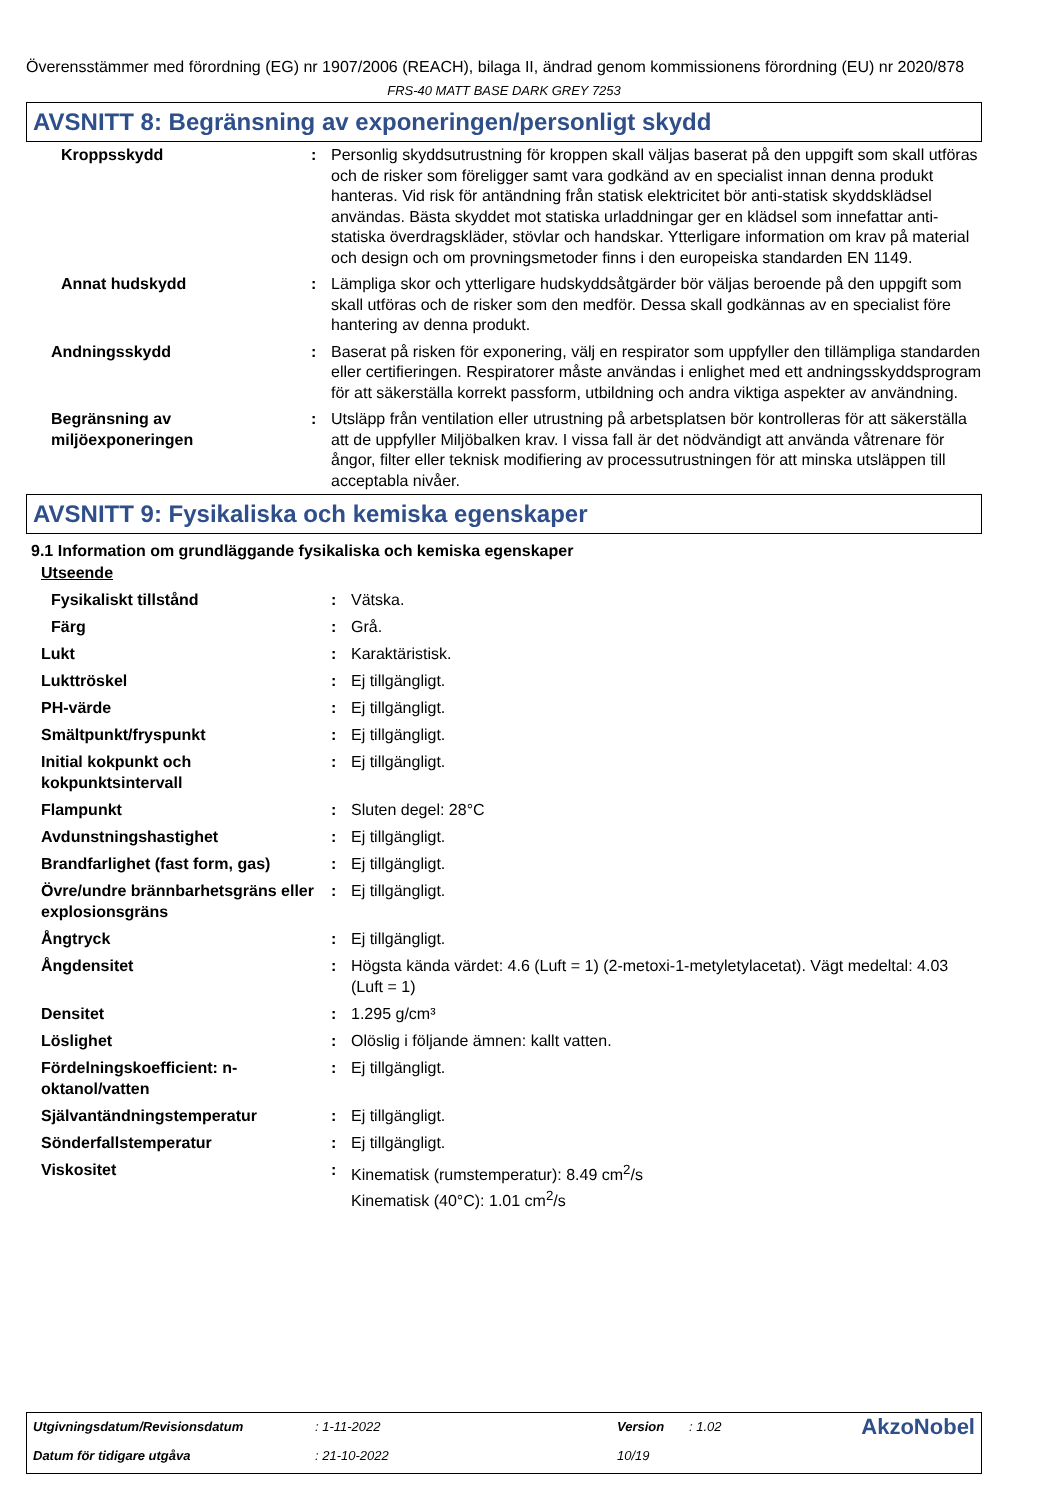Överensstämmer med förordning (EG) nr 1907/2006 (REACH), bilaga II, ändrad genom kommissionens förordning (EU) nr 2020/878
FRS-40 MATT BASE DARK GREY 7253
AVSNITT 8: Begränsning av exponeringen/personligt skydd
| Kroppsskydd | : | Personlig skyddsutrustning för kroppen skall väljas baserat på den uppgift som skall utföras och de risker som föreligger samt vara godkänd av en specialist innan denna produkt hanteras. Vid risk för antändning från statisk elektricitet bör anti-statisk skyddsklädsel användas. Bästa skyddet mot statiska urladdningar ger en klädsel som innefattar anti-statiska överdragskläder, stövlar och handskar. Ytterligare information om krav på material och design och om provningsmetoder finns i den europeiska standarden EN 1149. |
| Annat hudskydd | : | Lämpliga skor och ytterligare hudskyddsåtgärder bör väljas beroende på den uppgift som skall utföras och de risker som den medför. Dessa skall godkännas av en specialist före hantering av denna produkt. |
| Andningsskydd | : | Baserat på risken för exponering, välj en respirator som uppfyller den tillämpliga standarden eller certifieringen. Respiratorer måste användas i enlighet med ett andningsskyddsprogram för att säkerställa korrekt passform, utbildning och andra viktiga aspekter av användning. |
| Begränsning av miljöexponeringen | : | Utsläpp från ventilation eller utrustning på arbetsplatsen bör kontrolleras för att säkerställa att de uppfyller Miljöbalken krav. I vissa fall är det nödvändigt att använda våtrenare för ångor, filter eller teknisk modifiering av processutrustningen för att minska utsläppen till acceptabla nivåer. |
AVSNITT 9: Fysikaliska och kemiska egenskaper
9.1 Information om grundläggande fysikaliska och kemiska egenskaper
Utseende
| Fysikaliskt tillstånd | : | Vätska. |
| Färg | : | Grå. |
| Lukt | : | Karaktäristisk. |
| Lukttröskel | : | Ej tillgängligt. |
| PH-värde | : | Ej tillgängligt. |
| Smältpunkt/fryspunkt | : | Ej tillgängligt. |
| Initial kokpunkt och kokpunktsintervall | : | Ej tillgängligt. |
| Flampunkt | : | Sluten degel: 28°C |
| Avdunstningshastighet | : | Ej tillgängligt. |
| Brandfarlighet (fast form, gas) | : | Ej tillgängligt. |
| Övre/undre brännbarhetsgräns eller explosionsgräns | : | Ej tillgängligt. |
| Ångtryck | : | Ej tillgängligt. |
| Ångdensitet | : | Högsta kända värdet: 4.6 (Luft = 1) (2-metoxi-1-metyletylacetat). Vägt medeltal: 4.03 (Luft = 1) |
| Densitet | : | 1.295 g/cm³ |
| Löslighet | : | Olöslig i följande ämnen: kallt vatten. |
| Fördelningskoefficient: n-oktanol/vatten | : | Ej tillgängligt. |
| Självantändningstemperatur | : | Ej tillgängligt. |
| Sönderfallstemperatur | : | Ej tillgängligt. |
| Viskositet | : | Kinematisk (rumstemperatur): 8.49 cm<sup>2</sup>/s Kinematisk (40°C): 1.01 cm<sup>2</sup>/s |
| Utgivningsdatum/Revisionsdatum | : 1-11-2022 | Version | : 1.02 | AkzoNobel |
| Datum för tidigare utgåva | : 21-10-2022 | 10/19 | | |